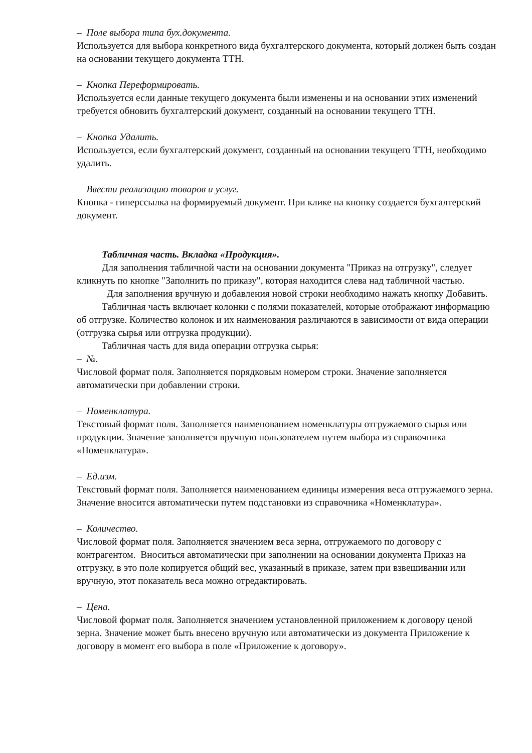– Поле выбора типа бух.документа.
Используется для выбора конкретного вида бухгалтерского документа, который должен быть создан на основании текущего документа ТТН.
– Кнопка Переформировать.
Используется если данные текущего документа были изменены и на основании этих изменений требуется обновить бухгалтерский документ, созданный на основании текущего ТТН.
– Кнопка Удалить.
Используется, если бухгалтерский документ, созданный на основании текущего ТТН, необходимо удалить.
– Ввести реализацию товаров и услуг.
Кнопка - гиперссылка на формируемый документ. При клике на кнопку создается бухгалтерский документ.
Табличная часть. Вкладка «Продукция».
Для заполнения табличной части на основании документа "Приказ на отгрузку", следует кликнуть по кнопке "Заполнить по приказу", которая находится слева над табличной частью.
Для заполнения вручную и добавления новой строки необходимо нажать кнопку Добавить.
Табличная часть включает колонки с полями показателей, которые отображают информацию об отгрузке. Количество колонок и их наименования различаются в зависимости от вида операции (отгрузка сырья или отгрузка продукции).
Табличная часть для вида операции отгрузка сырья:
– №.
Числовой формат поля. Заполняется порядковым номером строки. Значение заполняется автоматически при добавлении строки.
– Номенклатура.
Текстовый формат поля. Заполняется наименованием номенклатуры отгружаемого сырья или продукции. Значение заполняется вручную пользователем путем выбора из справочника «Номенклатура».
– Ед.изм.
Текстовый формат поля. Заполняется наименованием единицы измерения веса отгружаемого зерна. Значение вносится автоматически путем подстановки из справочника «Номенклатура».
– Количество.
Числовой формат поля. Заполняется значением веса зерна, отгружаемого по договору с контрагентом. Вноситься автоматически при заполнении на основании документа Приказ на отгрузку, в это поле копируется общий вес, указанный в приказе, затем при взвешивании или вручную, этот показатель веса можно отредактировать.
– Цена.
Числовой формат поля. Заполняется значением установленной приложением к договору ценой зерна. Значение может быть внесено вручную или автоматически из документа Приложение к договору в момент его выбора в поле «Приложение к договору».